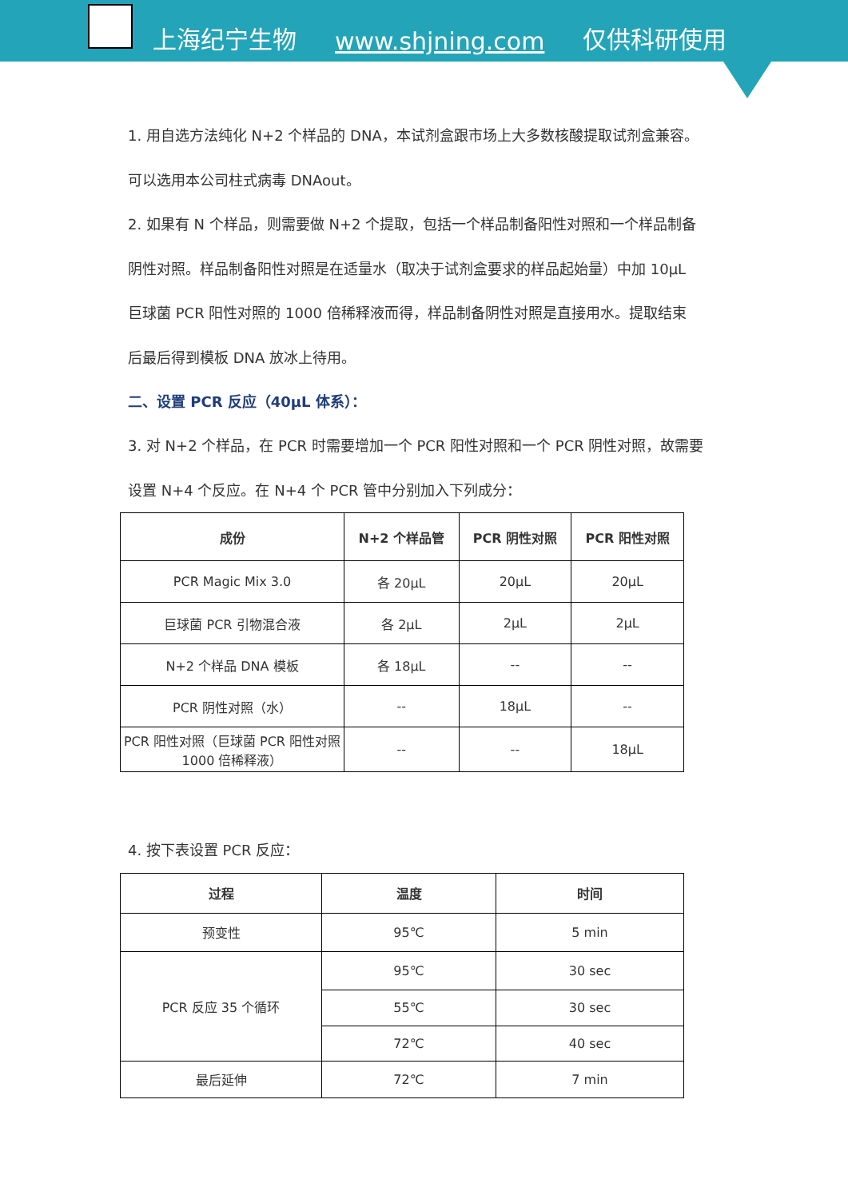上海纪宁生物 www.shjning.com 仅供科研使用
1. 用自选方法纯化 N+2 个样品的 DNA，本试剂盒跟市场上大多数核酸提取试剂盒兼容。
可以选用本公司柱式病毒 DNAout。
2. 如果有 N 个样品，则需要做 N+2 个提取，包括一个样品制备阳性对照和一个样品制备
阴性对照。样品制备阳性对照是在适量水（取决于试剂盒要求的样品起始量）中加 10μL
巨球菌 PCR 阳性对照的 1000 倍稀释液而得，样品制备阴性对照是直接用水。提取结束
后最后得到模板 DNA 放冰上待用。
二、设置 PCR 反应（40μL 体系）：
3. 对 N+2 个样品，在 PCR 时需要增加一个 PCR 阳性对照和一个 PCR 阴性对照，故需要
设置 N+4 个反应。在 N+4 个 PCR 管中分别加入下列成分：
| 成份 | N+2 个样品管 | PCR 阴性对照 | PCR 阳性对照 |
| --- | --- | --- | --- |
| PCR Magic Mix 3.0 | 各 20μL | 20μL | 20μL |
| 巨球菌 PCR 引物混合液 | 各 2μL | 2μL | 2μL |
| N+2 个样品 DNA 模板 | 各 18μL | -- | -- |
| PCR 阴性对照（水） | -- | 18μL | -- |
| PCR 阳性对照（巨球菌 PCR 阳性对照 1000 倍稀释液） | -- | -- | 18μL |
4. 按下表设置 PCR 反应：
| 过程 | 温度 | 时间 |
| --- | --- | --- |
| 预变性 | 95℃ | 5 min |
| PCR 反应 35 个循环 | 95℃ | 30 sec |
| | 55℃ | 30 sec |
| | 72℃ | 40 sec |
| 最后延伸 | 72℃ | 7 min |